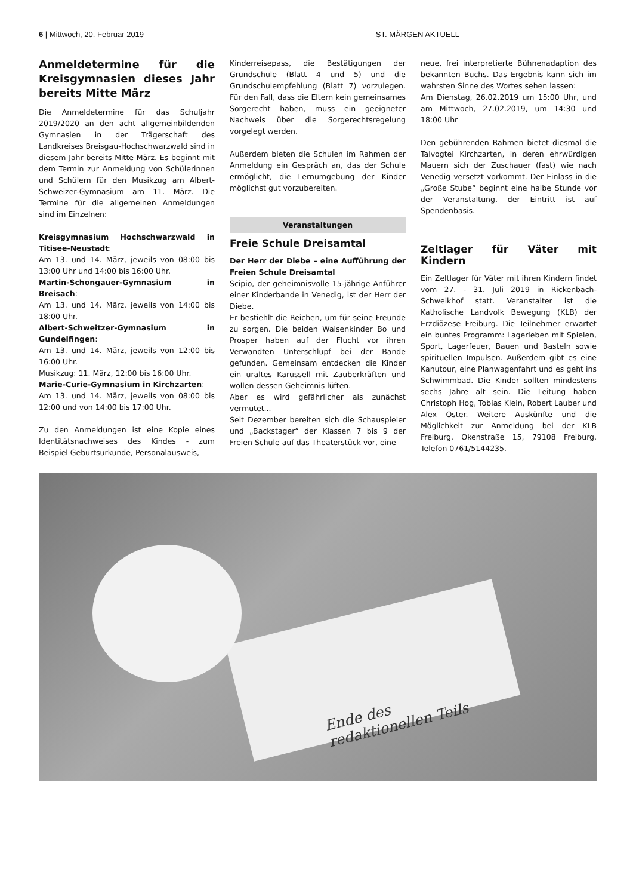6 | Mittwoch, 20. Februar 2019 ST. MÄRGEN AKTUELL
Anmeldetermine für die Kreisgymnasien dieses Jahr bereits Mitte März
Die Anmeldetermine für das Schuljahr 2019/2020 an den acht allgemeinbildenden Gymnasien in der Trägerschaft des Landkreises Breisgau-Hochschwarzwald sind in diesem Jahr bereits Mitte März. Es beginnt mit dem Termin zur Anmeldung von Schülerinnen und Schülern für den Musikzug am Albert-Schweizer-Gymnasium am 11. März. Die Termine für die allgemeinen Anmeldungen sind im Einzelnen:
Kreisgymnasium Hochschwarzwald in Titisee-Neustadt:
Am 13. und 14. März, jeweils von 08:00 bis 13:00 Uhr und 14:00 bis 16:00 Uhr.
Martin-Schongauer-Gymnasium in Breisach:
Am 13. und 14. März, jeweils von 14:00 bis 18:00 Uhr.
Albert-Schweitzer-Gymnasium in Gundelfingen:
Am 13. und 14. März, jeweils von 12:00 bis 16:00 Uhr.
Musikzug: 11. März, 12:00 bis 16:00 Uhr.
Marie-Curie-Gymnasium in Kirchzarten:
Am 13. und 14. März, jeweils von 08:00 bis 12:00 und von 14:00 bis 17:00 Uhr.
Zu den Anmeldungen ist eine Kopie eines Identitätsnachweises des Kindes - zum Beispiel Geburtsurkunde, Personalausweis,
Kinderreisepass, die Bestätigungen der Grundschule (Blatt 4 und 5) und die Grundschulempfehlung (Blatt 7) vorzulegen. Für den Fall, dass die Eltern kein gemeinsames Sorgerecht haben, muss ein geeigneter Nachweis über die Sorgerechtsregelung vorgelegt werden.
Außerdem bieten die Schulen im Rahmen der Anmeldung ein Gespräch an, das der Schule ermöglicht, die Lernumgebung der Kinder möglichst gut vorzubereiten.
Veranstaltungen
Freie Schule Dreisamtal
Der Herr der Diebe – eine Aufführung der Freien Schule Dreisamtal
Scipio, der geheimnisvolle 15-jährige Anführer einer Kinderbande in Venedig, ist der Herr der Diebe.
Er bestiehlt die Reichen, um für seine Freunde zu sorgen. Die beiden Waisenkinder Bo und Prosper haben auf der Flucht vor ihren Verwandten Unterschlupf bei der Bande gefunden. Gemeinsam entdecken die Kinder ein uraltes Karussell mit Zauberkräften und wollen dessen Geheimnis lüften.
Aber es wird gefährlicher als zunächst vermutet...
Seit Dezember bereiten sich die Schauspieler und „Backstager“ der Klassen 7 bis 9 der Freien Schule auf das Theaterstück vor, eine
neue, frei interpretierte Bühnenadaption des bekannten Buchs. Das Ergebnis kann sich im wahrsten Sinne des Wortes sehen lassen:
Am Dienstag, 26.02.2019 um 15:00 Uhr, und am Mittwoch, 27.02.2019, um 14:30 und 18:00 Uhr
Den gebührenden Rahmen bietet diesmal die Talvogtei Kirchzarten, in deren ehrwürdigen Mauern sich der Zuschauer (fast) wie nach Venedig versetzt vorkommt. Der Einlass in die „Große Stube“ beginnt eine halbe Stunde vor der Veranstaltung, der Eintritt ist auf Spendenbasis.
Zeltlager für Väter mit Kindern
Ein Zeltlager für Väter mit ihren Kindern findet vom 27. - 31. Juli 2019 in Rickenbach-Schweikhof statt. Veranstalter ist die Katholische Landvolk Bewegung (KLB) der Erzdiözese Freiburg. Die Teilnehmer erwartet ein buntes Programm: Lagerleben mit Spielen, Sport, Lagerfeuer, Bauen und Basteln sowie spirituellen Impulsen. Außerdem gibt es eine Kanutour, eine Planwagenfahrt und es geht ins Schwimmbad. Die Kinder sollten mindestens sechs Jahre alt sein. Die Leitung haben Christoph Hog, Tobias Klein, Robert Lauber und Alex Oster. Weitere Auskünfte und die Möglichkeit zur Anmeldung bei der KLB Freiburg, Okenstraße 15, 79108 Freiburg, Telefon 0761/5144235.
Ende des
redaktionellen Teils